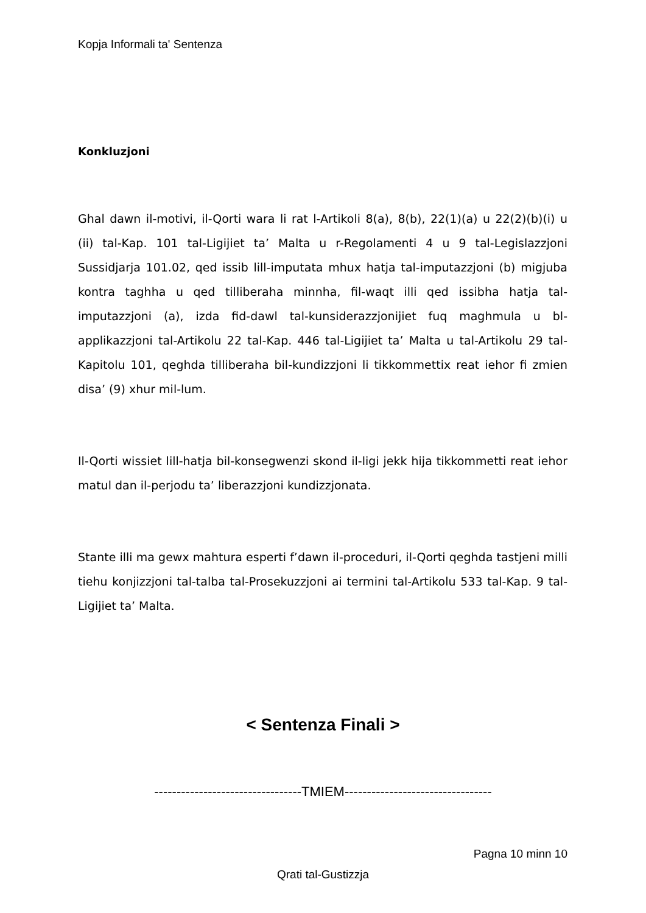Kopja Informali ta' Sentenza
Konkluzjoni
Ghal dawn il-motivi, il-Qorti wara li rat l-Artikoli 8(a), 8(b), 22(1)(a) u 22(2)(b)(i) u (ii) tal-Kap. 101 tal-Ligijiet ta’ Malta u r-Regolamenti 4 u 9 tal-Legislazzjoni Sussidjarja 101.02, qed issib lill-imputata mhux hatja tal-imputazzjoni (b) migjuba kontra taghha u qed tilliberaha minnha, fil-waqt illi qed issibha hatja tal-imputazzjoni (a), izda fid-dawl tal-kunsiderazzjonijiet fuq maghmula u bl-applikazzjoni tal-Artikolu 22 tal-Kap. 446 tal-Ligijiet ta’ Malta u tal-Artikolu 29 tal-Kapitolu 101, qeghda tilliberaha bil-kundizzjoni li tikkommettix reat iehor fi zmien disa’ (9) xhur mil-lum.
Il-Qorti wissiet lill-hatja bil-konsegwenzi skond il-ligi jekk hija tikkommetti reat iehor matul dan il-perjodu ta’ liberazzjoni kundizzjonata.
Stante illi ma gewx mahtura esperti f’dawn il-proceduri, il-Qorti qeghda tastjeni milli tiehu konjizzjoni tal-talba tal-Prosekuzzjoni ai termini tal-Artikolu 533 tal-Kap. 9 tal-Ligijiet ta’ Malta.
< Sentenza Finali >
---------------------------------TMIEM---------------------------------
Pagna 10 minn 10
Qrati tal-Gustizzja